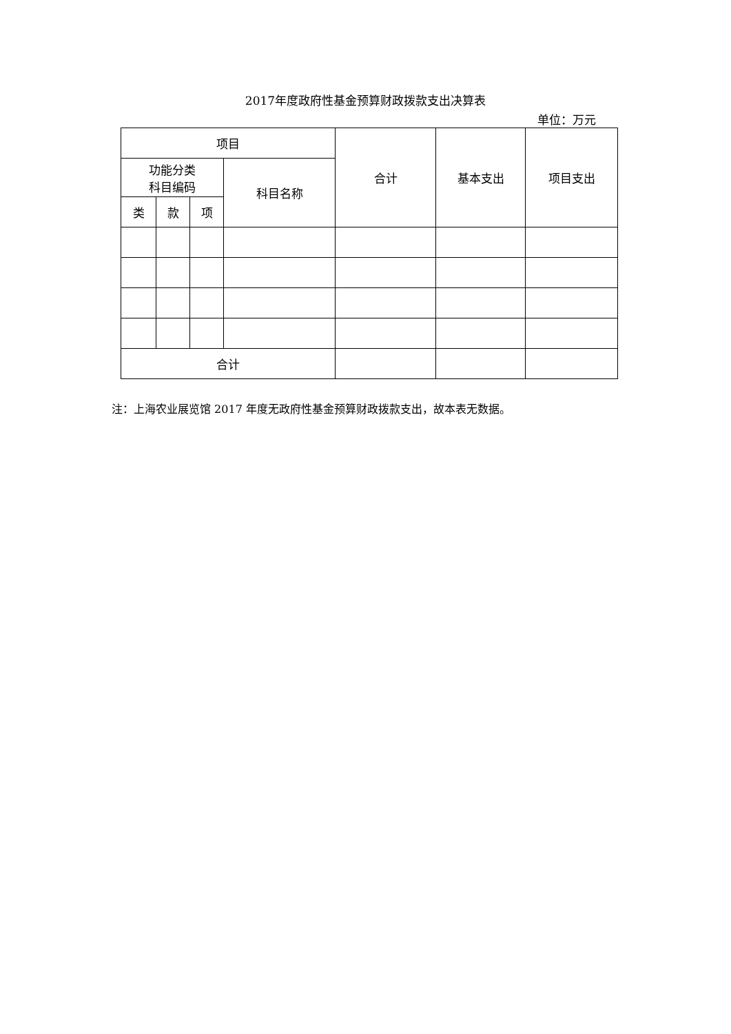2017年度政府性基金预算财政拨款支出决算表
单位：万元
| 项目 | | | | 合计 | 基本支出 | 项目支出 |
| --- | --- | --- | --- | --- | --- | --- |
| 功能分类 科目编码 | | | 科目名称 | | | |
| 类 | 款 | 项 | | | | |
| 合计 | | | | | | |
注：上海农业展览馆 2017 年度无政府性基金预算财政拨款支出，故本表无数据。